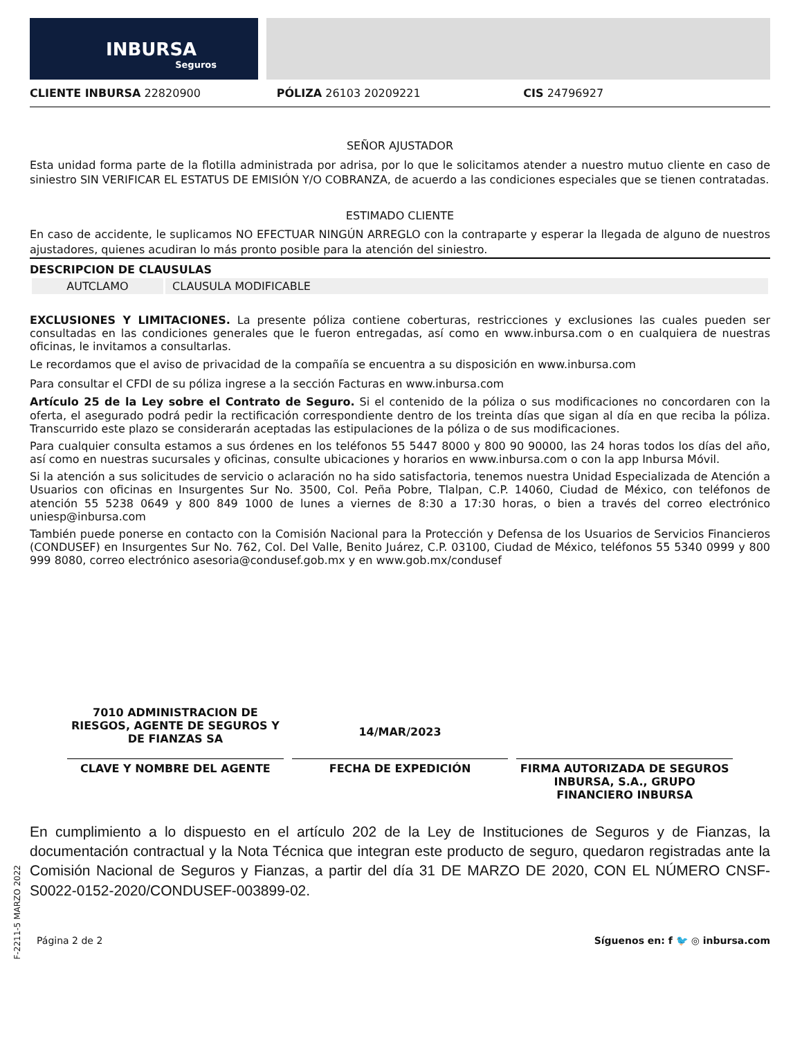INBURSA
Seguros
CLIENTE INBURSA 22820900 PÓLIZA 26103 20209221 CIS 24796927
SEÑOR AJUSTADOR
Esta unidad forma parte de la flotilla administrada por adrisa, por lo que le solicitamos atender a nuestro mutuo cliente en caso de siniestro SIN VERIFICAR EL ESTATUS DE EMISIÓN Y/O COBRANZA, de acuerdo a las condiciones especiales que se tienen contratadas.
ESTIMADO CLIENTE
En caso de accidente, le suplicamos NO EFECTUAR NINGÚN ARREGLO con la contraparte y esperar la llegada de alguno de nuestros ajustadores, quienes acudiran lo más pronto posible para la atención del siniestro.
DESCRIPCION DE CLAUSULAS
| AUTCLAMO | CLAUSULA MODIFICABLE |
EXCLUSIONES Y LIMITACIONES. La presente póliza contiene coberturas, restricciones y exclusiones las cuales pueden ser consultadas en las condiciones generales que le fueron entregadas, así como en www.inbursa.com o en cualquiera de nuestras oficinas, le invitamos a consultarlas.
Le recordamos que el aviso de privacidad de la compañía se encuentra a su disposición en www.inbursa.com
Para consultar el CFDI de su póliza ingrese a la sección Facturas en www.inbursa.com
Artículo 25 de la Ley sobre el Contrato de Seguro. Si el contenido de la póliza o sus modificaciones no concordaren con la oferta, el asegurado podrá pedir la rectificación correspondiente dentro de los treinta días que sigan al día en que reciba la póliza. Transcurrido este plazo se considerarán aceptadas las estipulaciones de la póliza o de sus modificaciones.
Para cualquier consulta estamos a sus órdenes en los teléfonos 55 5447 8000 y 800 90 90000, las 24 horas todos los días del año, así como en nuestras sucursales y oficinas, consulte ubicaciones y horarios en www.inbursa.com o con la app Inbursa Móvil.
Si la atención a sus solicitudes de servicio o aclaración no ha sido satisfactoria, tenemos nuestra Unidad Especializada de Atención a Usuarios con oficinas en Insurgentes Sur No. 3500, Col. Peña Pobre, Tlalpan, C.P. 14060, Ciudad de México, con teléfonos de atención 55 5238 0649 y 800 849 1000 de lunes a viernes de 8:30 a 17:30 horas, o bien a través del correo electrónico uniesp@inbursa.com
También puede ponerse en contacto con la Comisión Nacional para la Protección y Defensa de los Usuarios de Servicios Financieros (CONDUSEF) en Insurgentes Sur No. 762, Col. Del Valle, Benito Juárez, C.P. 03100, Ciudad de México, teléfonos 55 5340 0999 y 800 999 8080, correo electrónico asesoria@condusef.gob.mx y en www.gob.mx/condusef
7010 ADMINISTRACION DE RIESGOS, AGENTE DE SEGUROS Y DE FIANZAS SA
CLAVE Y NOMBRE DEL AGENTE
14/MAR/2023
FECHA DE EXPEDICIÓN
FIRMA AUTORIZADA DE SEGUROS INBURSA, S.A., GRUPO FINANCIERO INBURSA
En cumplimiento a lo dispuesto en el artículo 202 de la Ley de Instituciones de Seguros y de Fianzas, la documentación contractual y la Nota Técnica que integran este producto de seguro, quedaron registradas ante la Comisión Nacional de Seguros y Fianzas, a partir del día 31 DE MARZO DE 2020, CON EL NÚMERO CNSF-S0022-0152-2020/CONDUSEF-003899-02.
Página 2 de 2 Síguenos en: f 🐦 ◎ inbursa.com
F-2211-5 MARZO 2022